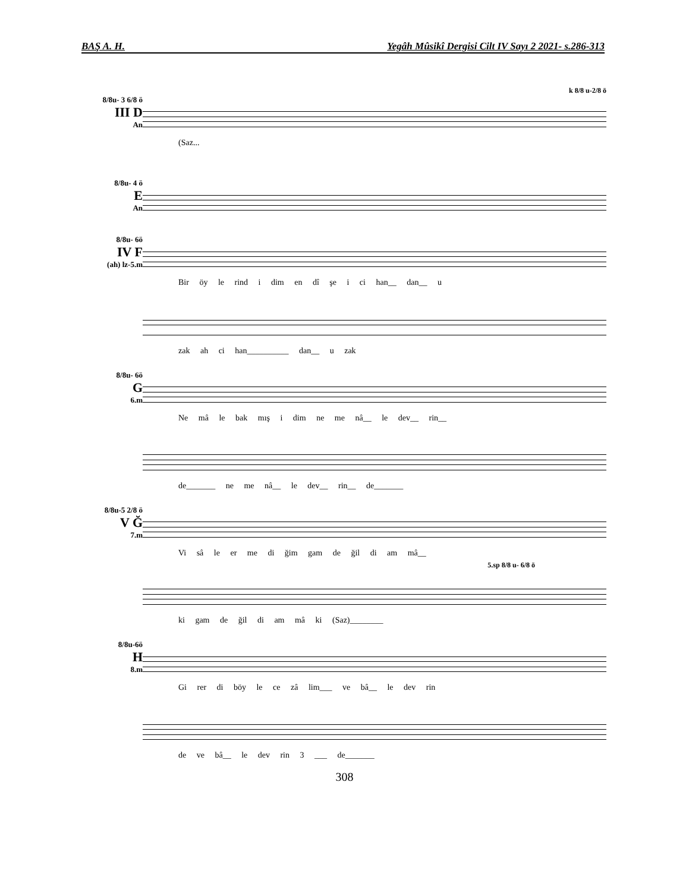BAŞ A. H. Yegâh Mûsikî Dergisi Cilt IV Sayı 2 2021- s.286-313
8/8u- 3 6/8 ö
III D
An
(Saz...
k 8/8 u-2/8 ö
8/8u- 4 ö
E
An
8/8u- 6ö
IV F
(ah) lz-5.m
Bir öy le rind i dim en dî şe i ci han__ dan__ u
zak ah ci han__________ dan__ u zak
8/8u- 6ö
G
6.m
Ne mâ le bak mış i dim ne me nâ__ le dev__ rin__
de_______ ne me nâ__ le dev__ rin__ de_______
8/8u-5 2/8 ö
V Ğ
7.m
Vi sâ le er me di ğim gam de ğil di am mâ__
ki gam de ğil di am mâ ki (Saz)________
5.sp 8/8 u- 6/8 ö
8/8u-6ö
H
8.m
Gi rer di böy le ce zâ lim___ ve bâ__ le dev rin
de ve bâ__ le dev rin 3 ___ de_______
308